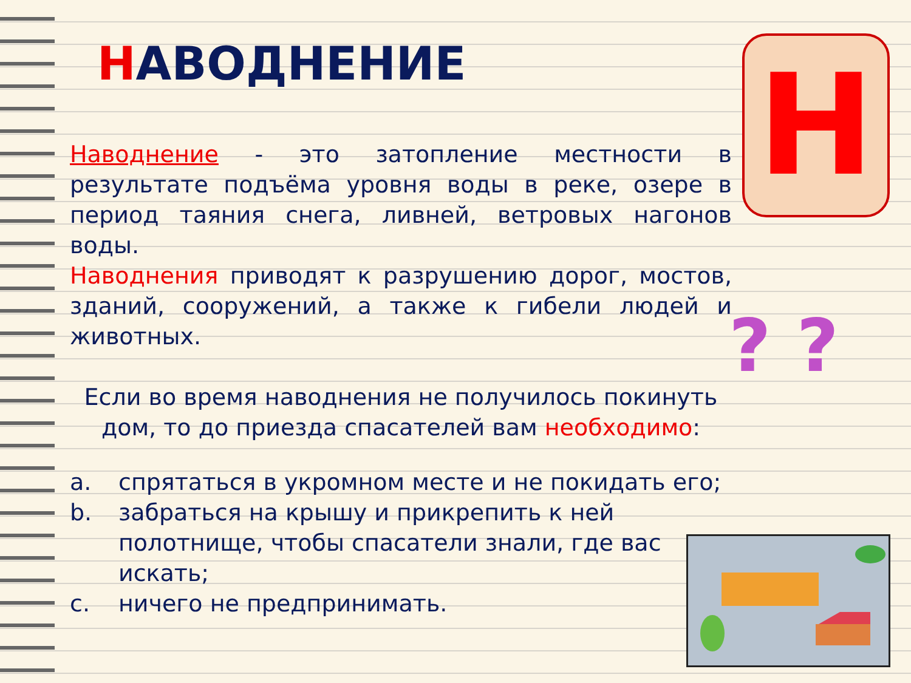Н
? ?
НАВОДНЕНИЕ
Наводнение - это затопление местности в результате подъёма уровня воды в реке, озере в период таяния снега, ливней, ветровых нагонов воды.
Наводнения приводят к разрушению дорог, мостов, зданий, сооружений, а также к гибели людей и животных.
Если во время наводнения не получилось покинуть дом, то до приезда спасателей вам необходимо:
a. спрятаться в укромном месте и не покидать его;
b. забраться на крышу и прикрепить к ней полотнище, чтобы спасатели знали, где вас искать;
c. ничего не предпринимать.